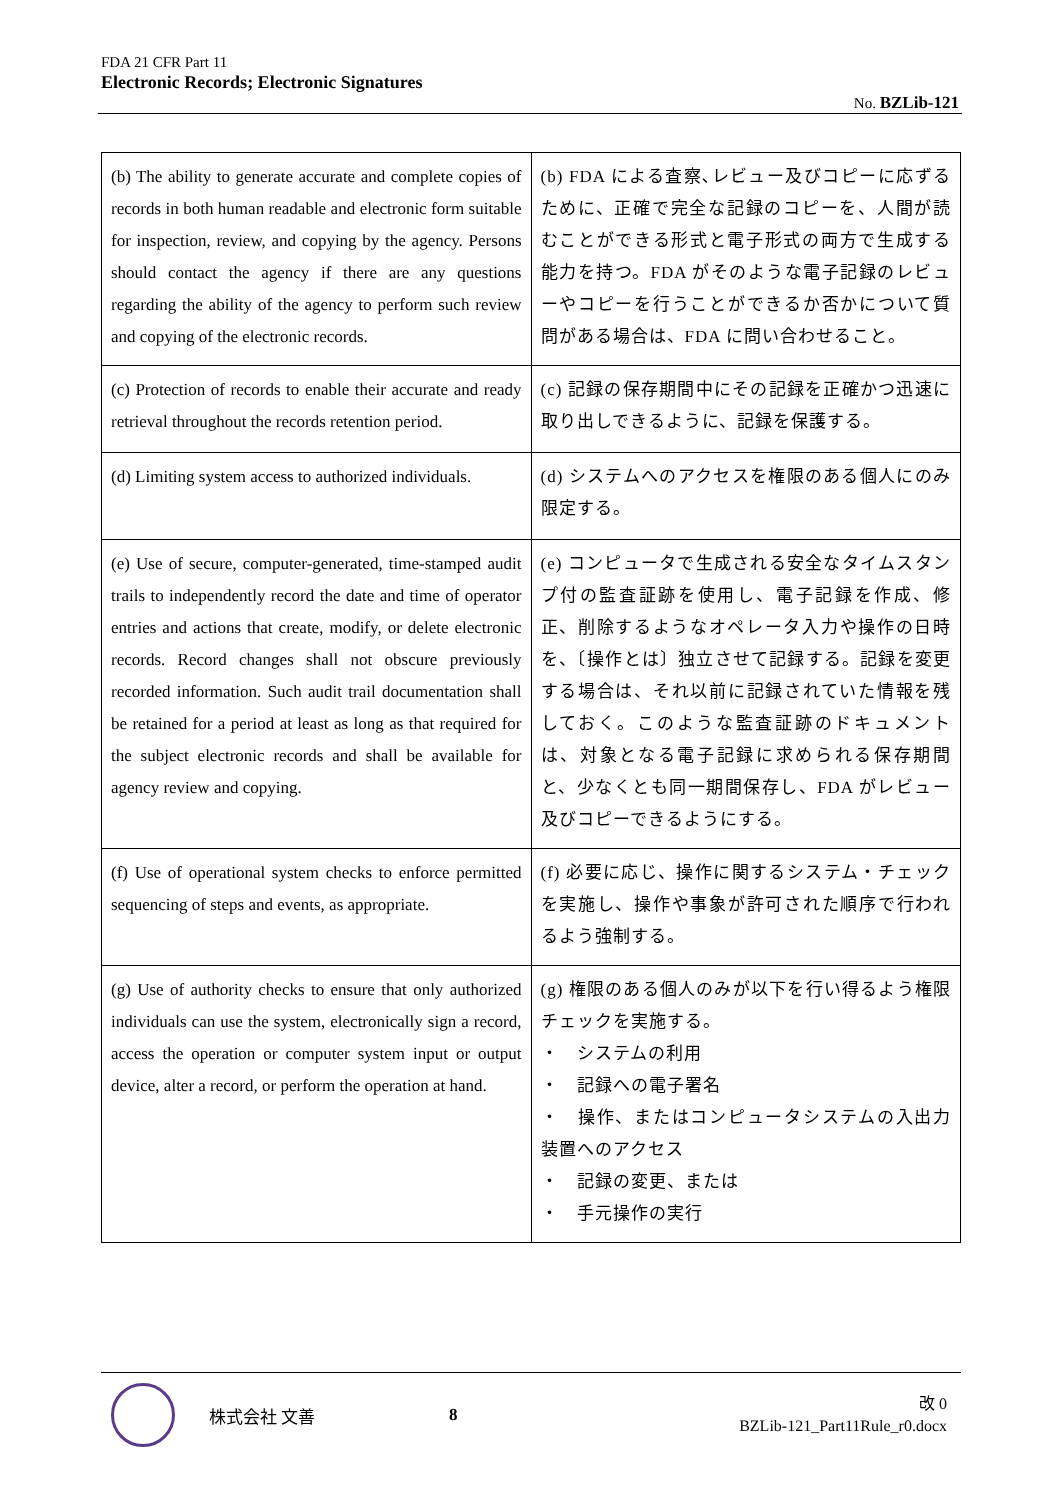FDA 21 CFR Part 11
Electronic Records; Electronic Signatures
No. BZLib-121
| (b) The ability to generate accurate and complete copies of records in both human readable and electronic form suitable for inspection, review, and copying by the agency. Persons should contact the agency if there are any questions regarding the ability of the agency to perform such review and copying of the electronic records. | (b) FDA による査察､レビュー及びコピーに応ずるために、正確で完全な記録のコピーを、人間が読むことができる形式と電子形式の両方で生成する能力を持つ。FDA がそのような電子記録のレビューやコピーを行うことができるか否かについて質問がある場合は、FDA に問い合わせること。 |
| (c) Protection of records to enable their accurate and ready retrieval throughout the records retention period. | (c) 記録の保存期間中にその記録を正確かつ迅速に取り出しできるように、記録を保護する。 |
| (d) Limiting system access to authorized individuals. | (d) システムへのアクセスを権限のある個人にのみ限定する。 |
| (e) Use of secure, computer-generated, time-stamped audit trails to independently record the date and time of operator entries and actions that create, modify, or delete electronic records. Record changes shall not obscure previously recorded information. Such audit trail documentation shall be retained for a period at least as long as that required for the subject electronic records and shall be available for agency review and copying. | (e) コンピュータで生成される安全なタイムスタンプ付の監査証跡を使用し、電子記録を作成、修正、削除するようなオペレータ入力や操作の日時を、〔操作とは〕独立させて記録する。記録を変更する場合は、それ以前に記録されていた情報を残しておく。このような監査証跡のドキュメントは、対象となる電子記録に求められる保存期間と、少なくとも同一期間保存し、FDA がレビュー及びコピーできるようにする。 |
| (f) Use of operational system checks to enforce permitted sequencing of steps and events, as appropriate. | (f) 必要に応じ、操作に関するシステム・チェックを実施し、操作や事象が許可された順序で行われるよう強制する。 |
| (g) Use of authority checks to ensure that only authorized individuals can use the system, electronically sign a record, access the operation or computer system input or output device, alter a record, or perform the operation at hand. | (g) 権限のある個人のみが以下を行い得るよう権限チェックを実施する。 ・ システムの利用 ・ 記録への電子署名 ・ 操作、またはコンピュータシステムの入出力装置へのアクセス ・ 記録の変更、または ・ 手元操作の実行 |
株式会社 文善 8
改 0
BZLib-121_Part11Rule_r0.docx